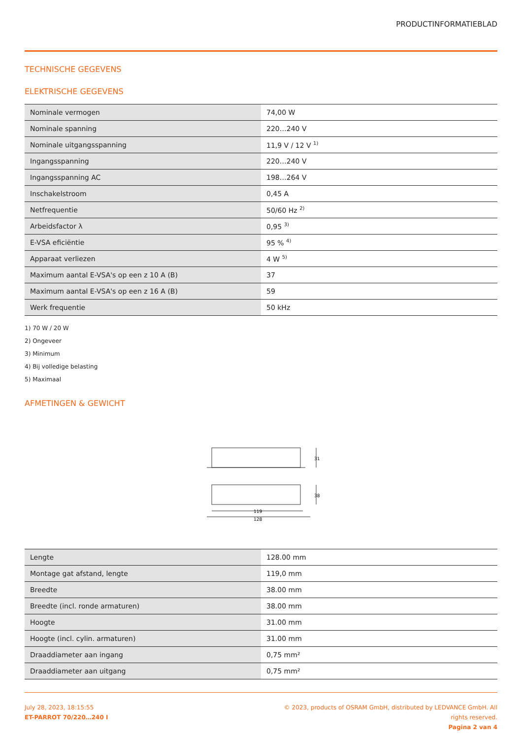PRODUCTINFORMATIEBLAD
TECHNISCHE GEGEVENS
ELEKTRISCHE GEGEVENS
| Nominale vermogen | 74,00 W |
| Nominale spanning | 220…240 V |
| Nominale uitgangsspanning | 11,9 V / 12 V <sup>1)</sup> |
| Ingangsspanning | 220…240 V |
| Ingangsspanning AC | 198…264 V |
| Inschakelstroom | 0,45 A |
| Netfrequentie | 50/60 Hz <sup>2)</sup> |
| Arbeidsfactor λ | 0,95 <sup>3)</sup> |
| E-VSA eficiëntie | 95 % <sup>4)</sup> |
| Apparaat verliezen | 4 W <sup>5)</sup> |
| Maximum aantal E-VSA's op een z 10 A (B) | 37 |
| Maximum aantal E-VSA's op een z 16 A (B) | 59 |
| Werk frequentie | 50 kHz |
1) 70 W / 20 W
2) Ongeveer
3) Minimum
4) Bij volledige belasting
5) Maximaal
AFMETINGEN & GEWICHT
119
128
31
38
| Lengte | 128.00 mm |
| Montage gat afstand, lengte | 119,0 mm |
| Breedte | 38.00 mm |
| Breedte (incl. ronde armaturen) | 38.00 mm |
| Hoogte | 31.00 mm |
| Hoogte (incl. cylin. armaturen) | 31.00 mm |
| Draaddiameter aan ingang | 0,75 mm² |
| Draaddiameter aan uitgang | 0,75 mm² |
July 28, 2023, 18:15:55
ET-PARROT 70/220…240 I
© 2023, products of OSRAM GmbH, distributed by LEDVANCE GmbH. All rights reserved.
Pagina 2 van 4